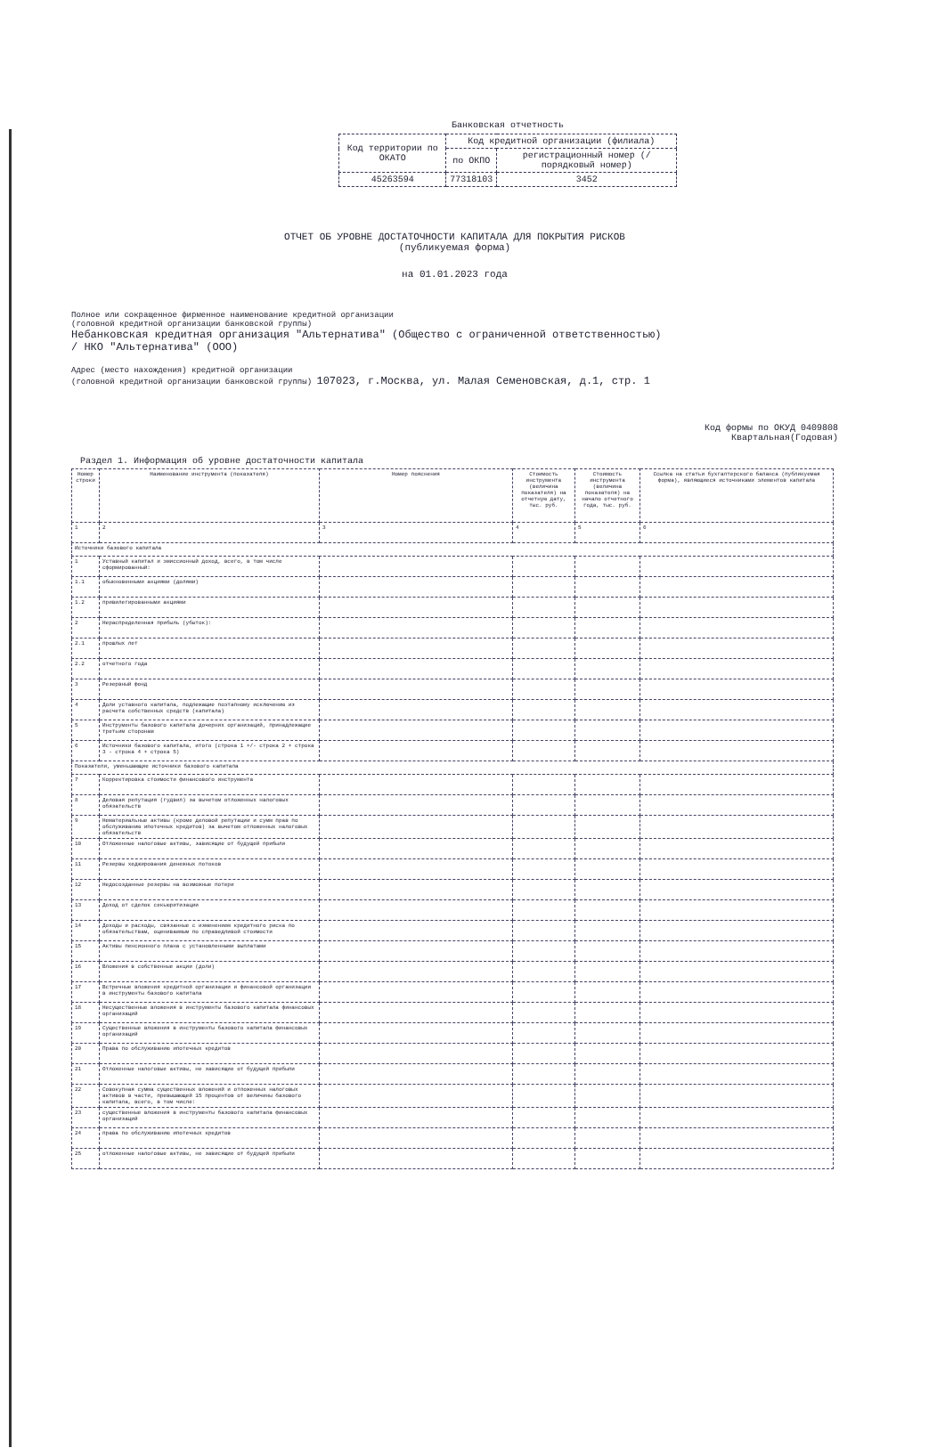Банковская отчетность
| Код территории по ОКАТО | Код кредитной организации (филиала) | |
| | по ОКПО | регистрационный номер (/порядковый номер) |
| 45263594 | 77318103 | 3452 |
ОТЧЕТ ОБ УРОВНЕ ДОСТАТОЧНОСТИ КАПИТАЛА ДЛЯ ПОКРЫТИЯ РИСКОВ
(публикуемая форма)
на 01.01.2023 года
Полное или сокращенное фирменное наименование кредитной организации
(головной кредитной организации банковской группы)
Небанковская кредитная организация "Альтернатива" (Общество с ограниченной ответственностью)
/ НКО "Альтернатива" (ООО)
Адрес (место нахождения) кредитной организации
(головной кредитной организации банковской группы) 107023, г.Москва, ул. Малая Семеновская, д.1, стр. 1
Код формы по ОКУД 0409808
Квартальная(Годовая)
Раздел 1. Информация об уровне достаточности капитала
| Номер строки | Наименование инструмента (показателя) | Номер пояснения | Стоимость инструмента (величина показателя) на отчетную дату, тыс. руб. | Стоимость инструмента (величина показателя) на начало отчетного года, тыс. руб. | Ссылка на статьи бухгалтерского баланса (публикуемая форма), являющиеся источниками элементов капитала |
| --- | --- | --- | --- | --- | --- |
| 1 | 2 | 3 | 4 | 5 | 6 |
| Источники базового капитала | | | | | |
| 1 | Уставный капитал и эмиссионный доход, всего, в том числе сформированный: | | | | |
| 1.1 | обыкновенными акциями (долями) | | | | |
| 1.2 | привилегированными акциями | | | | |
| 2 | Нераспределенная прибыль (убыток): | | | | |
| 2.1 | прошлых лет | | | | |
| 2.2 | отчетного года | | | | |
| 3 | Резервный фонд | | | | |
| 4 | Доли уставного капитала, подлежащие поэтапному исключению из расчета собственных средств (капитала) | | | | |
| 5 | Инструменты базового капитала дочерних организаций, принадлежащие третьим сторонам | | | | |
| 6 | Источники базового капитала, итого (строка 1 +/- строка 2 + строка 3 - строка 4 + строка 5) | | | | |
| Показатели, уменьшающие источники базового капитала | | | | | |
| 7 | Корректировка стоимости финансового инструмента | | | | |
| 8 | Деловая репутация (гудвил) за вычетом отложенных налоговых обязательств | | | | |
| 9 | Нематериальные активы (кроме деловой репутации и сумм прав по обслуживанию ипотечных кредитов) за вычетом отложенных налоговых обязательств | | | | |
| 10 | Отложенные налоговые активы, зависящие от будущей прибыли | | | | |
| 11 | Резервы хеджирования денежных потоков | | | | |
| 12 | Недосозданные резервы на возможные потери | | | | |
| 13 | Доход от сделок секьюритизации | | | | |
| 14 | Доходы и расходы, связанные с изменением кредитного риска по обязательствам, оцениваемым по справедливой стоимости | | | | |
| 15 | Активы пенсионного плана с установленными выплатами | | | | |
| 16 | Вложения в собственные акции (доли) | | | | |
| 17 | Встречные вложения кредитной организации и финансовой организации в инструменты базового капитала | | | | |
| 18 | Несущественные вложения в инструменты базового капитала финансовых организаций | | | | |
| 19 | Существенные вложения в инструменты базового капитала финансовых организаций | | | | |
| 20 | Права по обслуживанию ипотечных кредитов | | | | |
| 21 | Отложенные налоговые активы, не зависящие от будущей прибыли | | | | |
| 22 | Совокупная сумма существенных вложений и отложенных налоговых активов в части, превышающей 15 процентов от величины базового капитала, всего, в том числе: | | | | |
| 23 | существенные вложения в инструменты базового капитала финансовых организаций | | | | |
| 24 | права по обслуживанию ипотечных кредитов | | | | |
| 25 | отложенные налоговые активы, не зависящие от будущей прибыли | | | | |